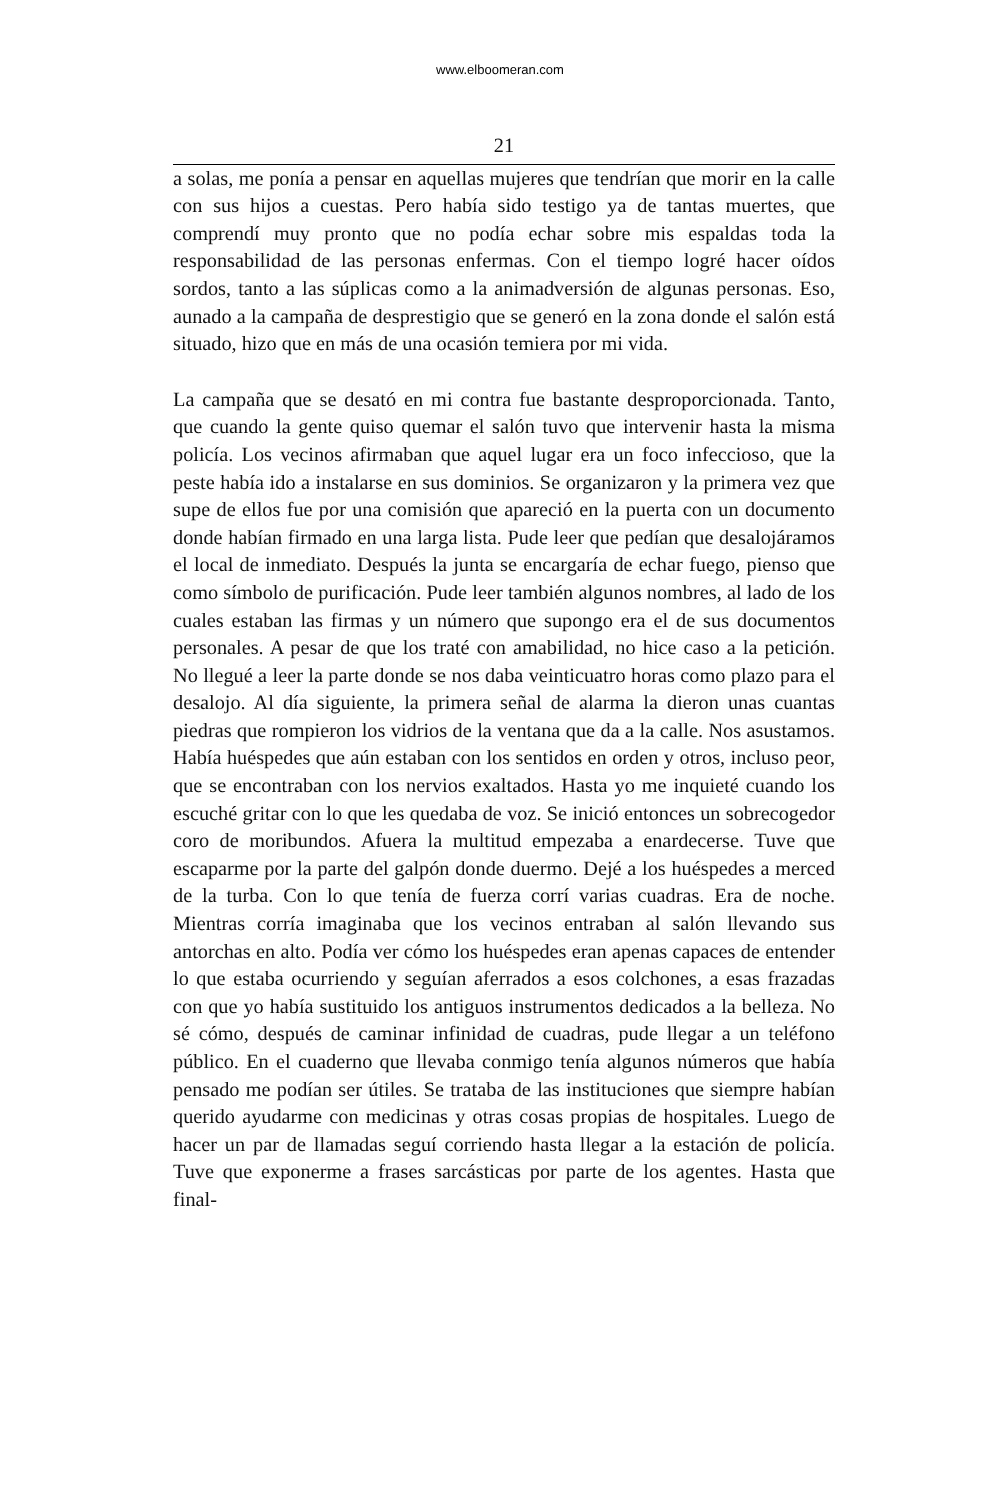www.elboomeran.com
21
a solas, me ponía a pensar en aquellas mujeres que tendrían que morir en la calle con sus hijos a cuestas. Pero había sido testigo ya de tantas muertes, que comprendí muy pronto que no podía echar sobre mis espaldas toda la responsabilidad de las personas enfermas. Con el tiempo logré hacer oídos sordos, tanto a las súplicas como a la animadversión de algunas personas. Eso, aunado a la campaña de desprestigio que se generó en la zona donde el salón está situado, hizo que en más de una ocasión temiera por mi vida.
La campaña que se desató en mi contra fue bastante desproporcionada. Tanto, que cuando la gente quiso quemar el salón tuvo que intervenir hasta la misma policía. Los vecinos afirmaban que aquel lugar era un foco infeccioso, que la peste había ido a instalarse en sus dominios. Se organizaron y la primera vez que supe de ellos fue por una comisión que apareció en la puerta con un documento donde habían firmado en una larga lista. Pude leer que pedían que desalojáramos el local de inmediato. Después la junta se encargaría de echar fuego, pienso que como símbolo de purificación. Pude leer también algunos nombres, al lado de los cuales estaban las firmas y un número que supongo era el de sus documentos personales. A pesar de que los traté con amabilidad, no hice caso a la petición. No llegué a leer la parte donde se nos daba veinticuatro horas como plazo para el desalojo. Al día siguiente, la primera señal de alarma la dieron unas cuantas piedras que rompieron los vidrios de la ventana que da a la calle. Nos asustamos. Había huéspedes que aún estaban con los sentidos en orden y otros, incluso peor, que se encontraban con los nervios exaltados. Hasta yo me inquieté cuando los escuché gritar con lo que les quedaba de voz. Se inició entonces un sobrecogedor coro de moribundos. Afuera la multitud empezaba a enardecerse. Tuve que escaparme por la parte del galpón donde duermo. Dejé a los huéspedes a merced de la turba. Con lo que tenía de fuerza corrí varias cuadras. Era de noche. Mientras corría imaginaba que los vecinos entraban al salón llevando sus antorchas en alto. Podía ver cómo los huéspedes eran apenas capaces de entender lo que estaba ocurriendo y seguían aferrados a esos colchones, a esas frazadas con que yo había sustituido los antiguos instrumentos dedicados a la belleza. No sé cómo, después de caminar infinidad de cuadras, pude llegar a un teléfono público. En el cuaderno que llevaba conmigo tenía algunos números que había pensado me podían ser útiles. Se trataba de las instituciones que siempre habían querido ayudarme con medicinas y otras cosas propias de hospitales. Luego de hacer un par de llamadas seguí corriendo hasta llegar a la estación de policía. Tuve que exponerme a frases sarcásticas por parte de los agentes. Hasta que final-